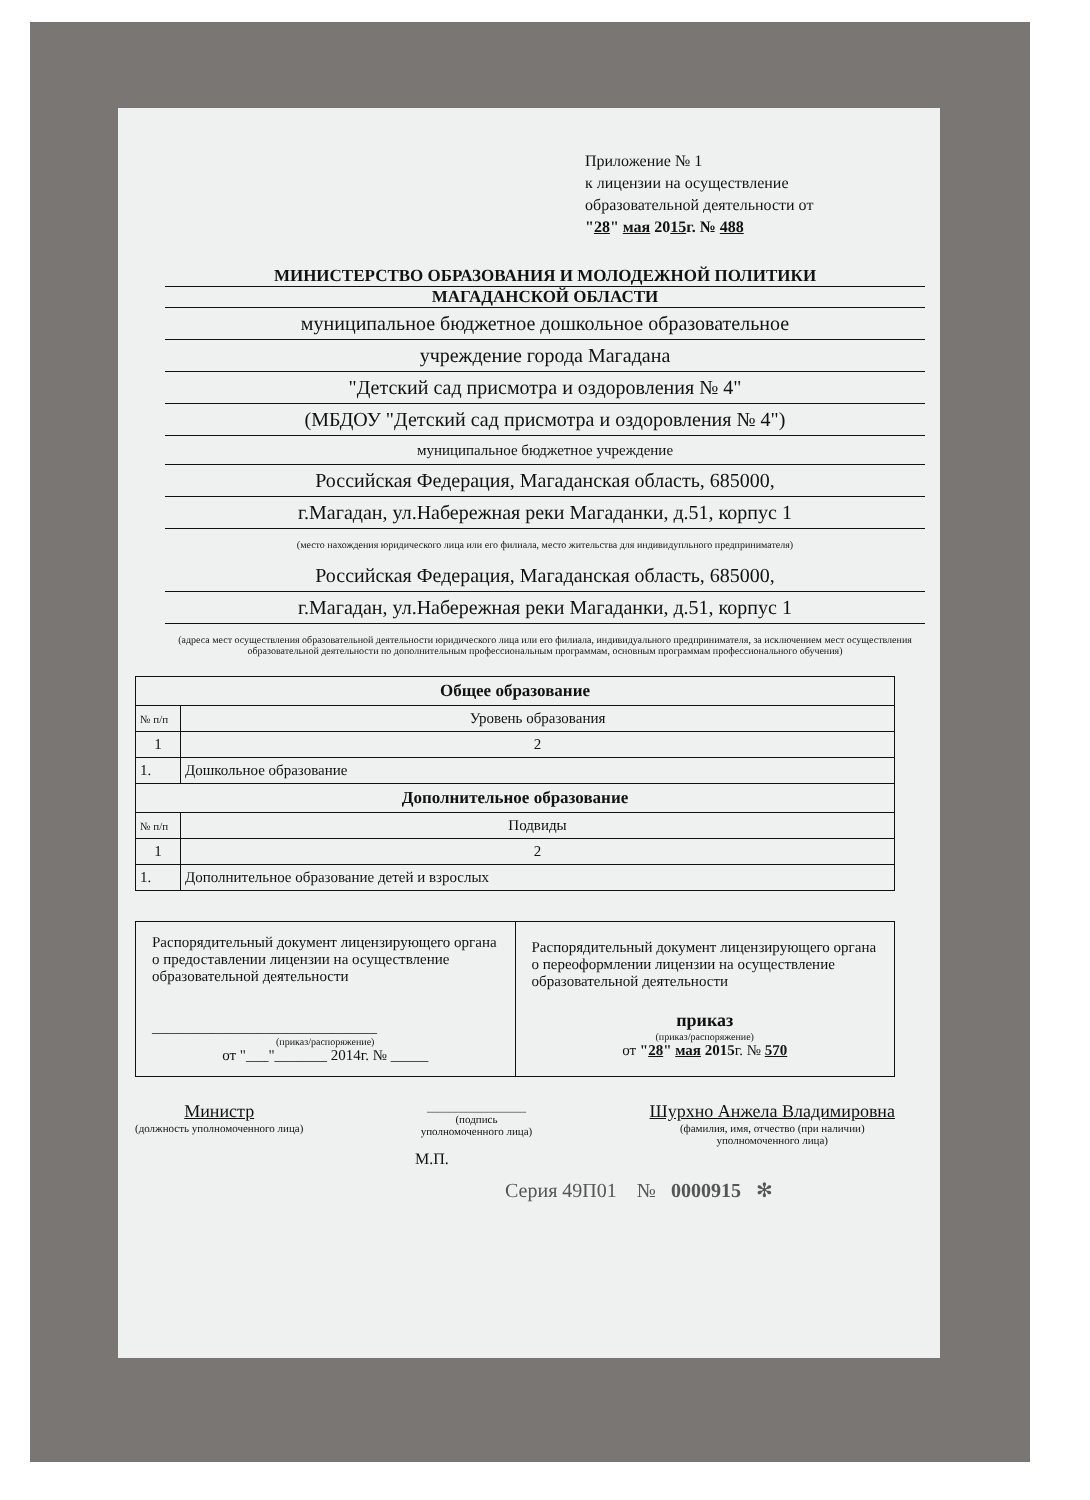Приложение № 1
к лицензии на осуществление
образовательной деятельности от
"28" мая 2015г. № 488
МИНИСТЕРСТВО ОБРАЗОВАНИЯ И МОЛОДЕЖНОЙ ПОЛИТИКИ
МАГАДАНСКОЙ ОБЛАСТИ
муниципальное бюджетное дошкольное образовательное
учреждение города Магадана
"Детский сад присмотра и оздоровления № 4"
(МБДОУ "Детский сад присмотра и оздоровления № 4")
муниципальное бюджетное учреждение
Российская Федерация, Магаданская область, 685000,
г.Магадан, ул.Набережная реки Магаданки, д.51, корпус 1
(место нахождения юридического лица или его филиала, место жительства для индивидупльного предпринимателя)
Российская Федерация, Магаданская область, 685000,
г.Магадан, ул.Набережная реки Магаданки, д.51, корпус 1
(адреса мест осуществления образовательной деятельности юридического лица или его филиала, индивидуального предпринимателя, за исключением мест осуществления образовательной деятельности по дополнительным профессиональным программам, основным программам профессионального обучения)
| Общее образование | |
| --- | --- |
| № п/п | Уровень образования |
| 1 | 2 |
| 1. | Дошкольное образование |
| Дополнительное образование | |
| № п/п | Подвиды |
| 1 | 2 |
| 1. | Дополнительное образование детей и взрослых |
| Распорядительный документ лицензирующего органа о предоставлении лицензии на осуществление образовательной деятельности ______________________________ (приказ/распоряжение) от "___"_______ 2014г. № _____ | Распорядительный документ лицензирующего органа о переоформлении лицензии на осуществление образовательной деятельности приказ (приказ/распоряжение) от " 28 " мая 2015 г. № 570 |
Министр
(должность уполномоченного лица)
__________________
(подпись
уполномоченного лица)
Шурхно Анжела Владимировна
(фамилия, имя, отчество (при наличии)
уполномоченного лица)
М.П.
Серия 49П01 № 0000915 ✻